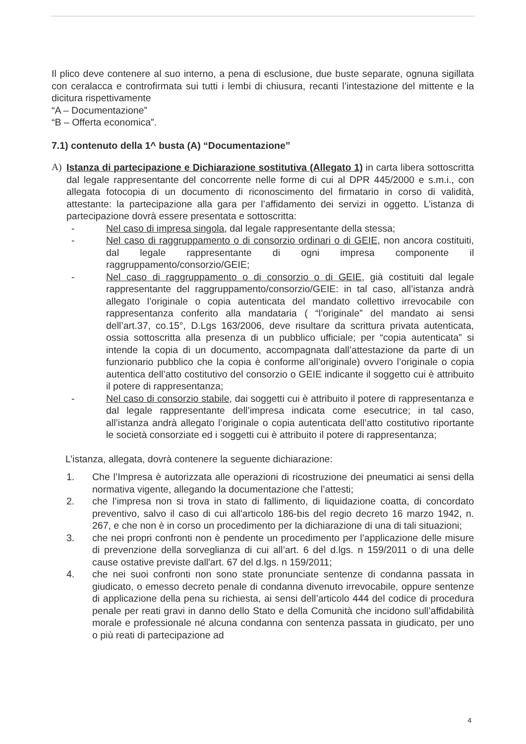Il plico deve contenere al suo interno, a pena di esclusione, due buste separate, ognuna sigillata con ceralacca e controfirmata sui tutti i lembi di chiusura, recanti l’intestazione del mittente e la dicitura rispettivamente
“A – Documentazione”
“B – Offerta economica”.
7.1) contenuto della 1^ busta (A) “Documentazione”
A) Istanza di partecipazione e Dichiarazione sostitutiva (Allegato 1) in carta libera sottoscritta dal legale rappresentante del concorrente nelle forme di cui al DPR 445/2000 e s.m.i., con allegata fotocopia di un documento di riconoscimento del firmatario in corso di validità, attestante: la partecipazione alla gara per l’affidamento dei servizi in oggetto. L’istanza di partecipazione dovrà essere presentata e sottoscritta:
- Nel caso di impresa singola, dal legale rappresentante della stessa;
- Nel caso di raggruppamento o di consorzio ordinari o di GEIE, non ancora costituiti, dal legale rappresentante di ogni impresa componente il raggruppamento/consorzio/GEIE;
- Nel caso di raggruppamento o di consorzio o di GEIE, già costituiti dal legale rappresentante del raggruppamento/consorzio/GEIE: in tal caso, all’istanza andrà allegato l’originale o copia autenticata del mandato collettivo irrevocabile con rappresentanza conferito alla mandataria ( “l’originale” del mandato ai sensi dell’art.37, co.15°, D.Lgs 163/2006, deve risultare da scrittura privata autenticata, ossia sottoscritta alla presenza di un pubblico ufficiale; per “copia autenticata” si intende la copia di un documento, accompagnata dall’attestazione da parte di un funzionario pubblico che la copia è conforme all’originale) ovvero l’originale o copia autentica dell’atto costitutivo del consorzio o GEIE indicante il soggetto cui è attribuito il potere di rappresentanza;
- Nel caso di consorzio stabile, dai soggetti cui è attribuito il potere di rappresentanza e dal legale rappresentante dell’impresa indicata come esecutrice; in tal caso, all’istanza andrà allegato l’originale o copia autenticata dell’atto costitutivo riportante le società consorziate ed i soggetti cui è attribuito il potere di rappresentanza;
L’istanza, allegata, dovrà contenere la seguente dichiarazione:
1. Che l’Impresa è autorizzata alle operazioni di ricostruzione dei pneumatici ai sensi della normativa vigente, allegando la documentazione che l’attesti;
2. che l’impresa non si trova in stato di fallimento, di liquidazione coatta, di concordato preventivo, salvo il caso di cui all'articolo 186-bis del regio decreto 16 marzo 1942, n. 267, e che non è in corso un procedimento per la dichiarazione di una di tali situazioni;
3. che nei propri confronti non è pendente un procedimento per l’applicazione delle misure di prevenzione della sorveglianza di cui all’art. 6 del d.lgs. n 159/2011 o di una delle cause ostative previste dall'art. 67 del d.lgs. n 159/2011;
4. che nei suoi confronti non sono state pronunciate sentenze di condanna passata in giudicato, o emesso decreto penale di condanna divenuto irrevocabile, oppure sentenze di applicazione della pena su richiesta, ai sensi dell’articolo 444 del codice di procedura penale per reati gravi in danno dello Stato e della Comunità che incidono sull’affidabilità morale e professionale né alcuna condanna con sentenza passata in giudicato, per uno o più reati di partecipazione ad
4